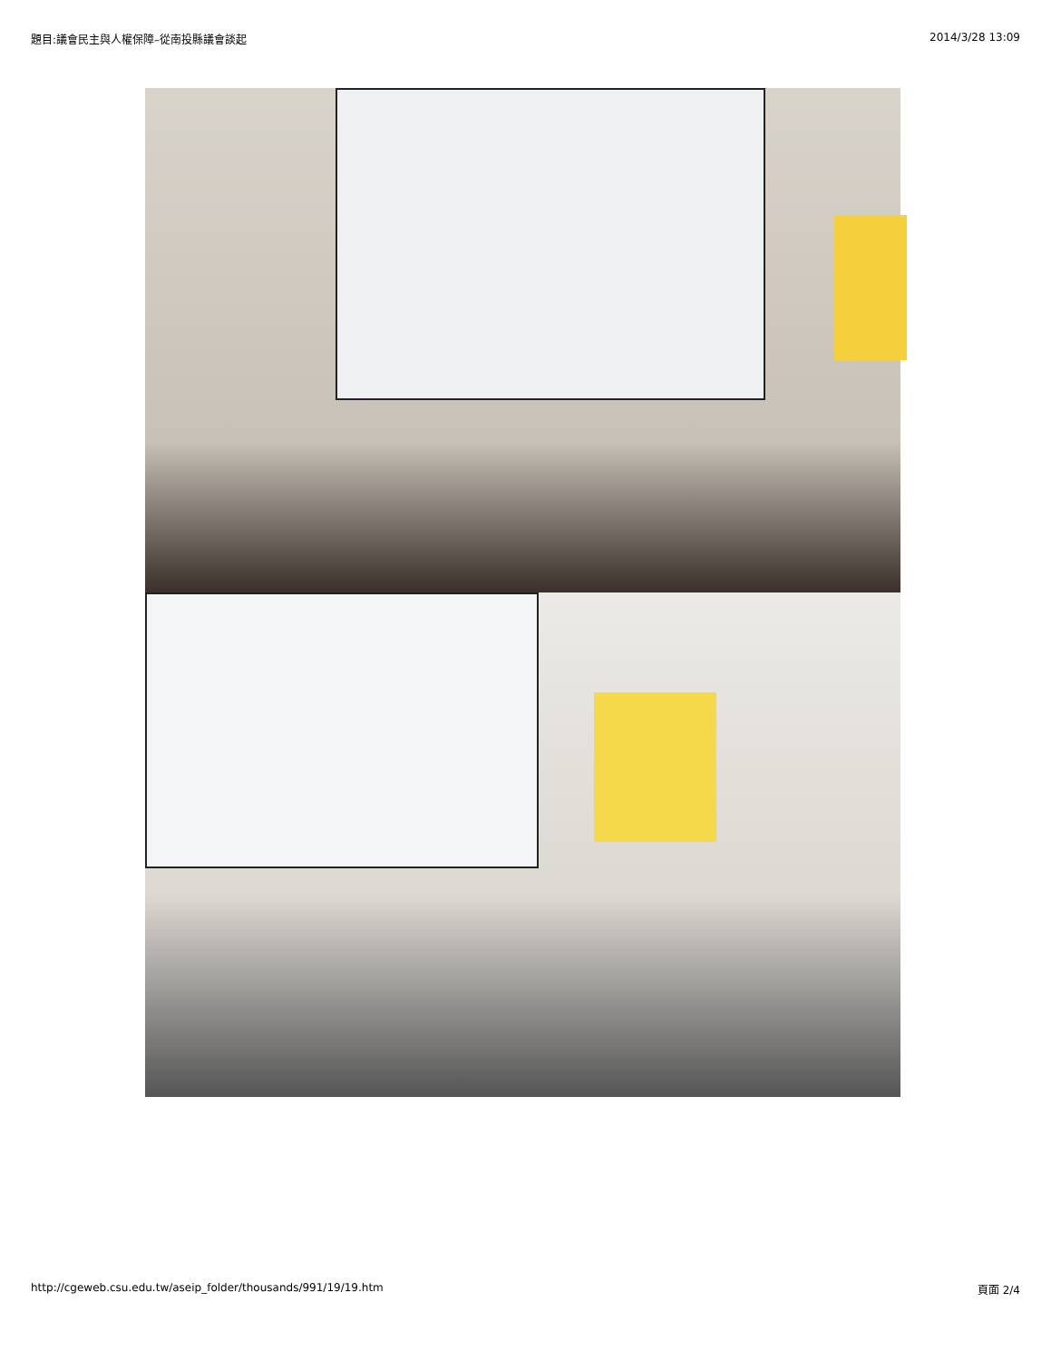題目:議會民主與人權保障–從南投縣議會談起 2014/3/28 13:09
http://cgeweb.csu.edu.tw/aseip_folder/thousands/991/19/19.htm 頁面 2/4